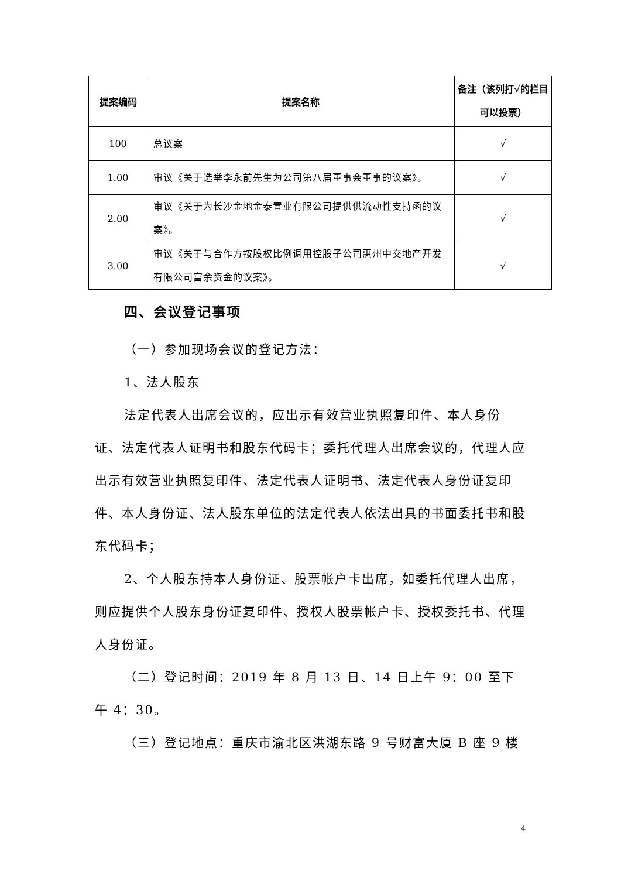| 提案编码 | 提案名称 | 备注（该列打√的栏目可以投票） |
| --- | --- | --- |
| 100 | 总议案 | √ |
| 1.00 | 审议《关于选举李永前先生为公司第八届董事会董事的议案》。 | √ |
| 2.00 | 审议《关于为长沙金地金泰置业有限公司提供供流动性支持函的议案》。 | √ |
| 3.00 | 审议《关于与合作方按股权比例调用控股子公司惠州中交地产开发有限公司富余资金的议案》。 | √ |
四、会议登记事项
（一）参加现场会议的登记方法：
1、法人股东
法定代表人出席会议的，应出示有效营业执照复印件、本人身份证、法定代表人证明书和股东代码卡；委托代理人出席会议的，代理人应出示有效营业执照复印件、法定代表人证明书、法定代表人身份证复印件、本人身份证、法人股东单位的法定代表人依法出具的书面委托书和股东代码卡；
2、个人股东持本人身份证、股票帐户卡出席，如委托代理人出席，则应提供个人股东身份证复印件、授权人股票帐户卡、授权委托书、代理人身份证。
（二）登记时间：2019 年 8 月 13 日、14 日上午 9：00 至下午 4：30。
（三）登记地点：重庆市渝北区洪湖东路 9 号财富大厦 B 座 9 楼
4